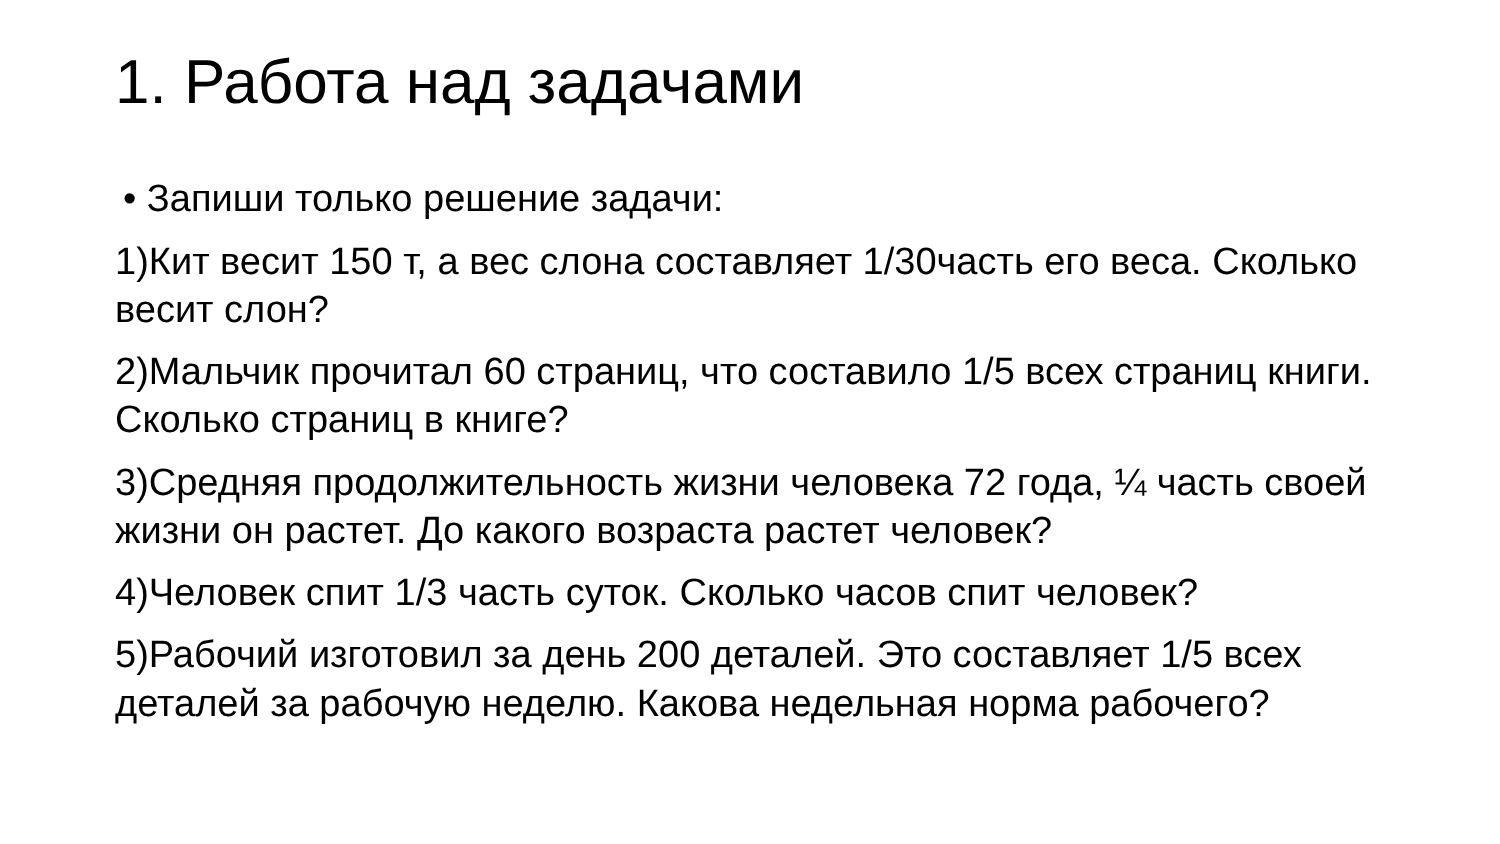1. Работа над задачами
• Запиши только решение задачи:
1)Кит весит 150 т, а вес слона составляет 1/30часть его веса. Сколько весит слон?
2)Мальчик прочитал 60 страниц, что составило 1/5 всех страниц книги. Сколько страниц в книге?
3)Средняя продолжительность жизни человека 72 года, ¼ часть своей жизни он растет. До какого возраста растет человек?
4)Человек спит 1/3 часть суток. Сколько часов спит человек?
5)Рабочий изготовил за день 200 деталей. Это составляет 1/5 всех деталей за рабочую неделю. Какова недельная норма рабочего?